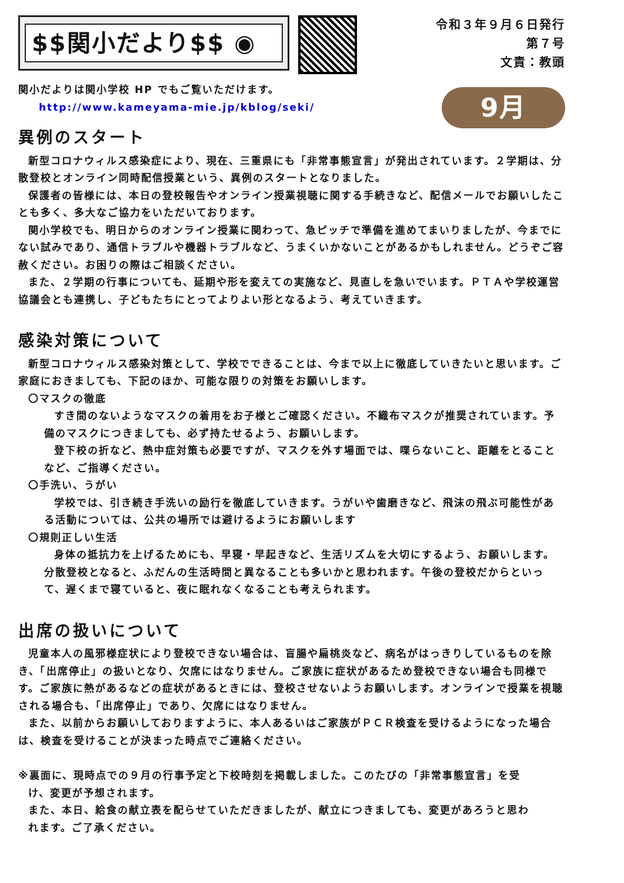$$関小だより$$ ◉
令和３年９月６日発行
第７号
文責：教頭
関小だよりは関小学校 HP でもご覧いただけます。
http://www.kameyama-mie.jp/kblog/seki/
9月
異例のスタート
新型コロナウィルス感染症により、現在、三重県にも「非常事態宣言」が発出されています。２学期は、分散登校とオンライン同時配信授業という、異例のスタートとなりました。
保護者の皆様には、本日の登校報告やオンライン授業視聴に関する手続きなど、配信メールでお願いしたことも多く、多大なご協力をいただいております。
関小学校でも、明日からのオンライン授業に関わって、急ピッチで準備を進めてまいりましたが、今までにない試みであり、通信トラブルや機器トラブルなど、うまくいかないことがあるかもしれません。どうぞご容赦ください。お困りの際はご相談ください。
また、２学期の行事についても、延期や形を変えての実施など、見直しを急いでいます。ＰＴＡや学校運営協議会とも連携し、子どもたちにとってよりよい形となるよう、考えていきます。
感染対策について
新型コロナウィルス感染対策として、学校でできることは、今まで以上に徹底していきたいと思います。ご家庭におきましても、下記のほか、可能な限りの対策をお願いします。
〇マスクの徹底
すき間のないようなマスクの着用をお子様とご確認ください。不織布マスクが推奨されています。予備のマスクにつきましても、必ず持たせるよう、お願いします。
登下校の折など、熱中症対策も必要ですが、マスクを外す場面では、喋らないこと、距離をとることなど、ご指導ください。
〇手洗い、うがい
学校では、引き続き手洗いの励行を徹底していきます。うがいや歯磨きなど、飛沫の飛ぶ可能性がある活動については、公共の場所では避けるようにお願いします
〇規則正しい生活
身体の抵抗力を上げるためにも、早寝・早起きなど、生活リズムを大切にするよう、お願いします。分散登校となると、ふだんの生活時間と異なることも多いかと思われます。午後の登校だからといって、遅くまで寝ていると、夜に眠れなくなることも考えられます。
出席の扱いについて
児童本人の風邪様症状により登校できない場合は、盲腸や扁桃炎など、病名がはっきりしているものを除き、「出席停止」の扱いとなり、欠席にはなりません。ご家族に症状があるため登校できない場合も同様です。ご家族に熱があるなどの症状があるときには、登校させないようお願いします。オンラインで授業を視聴される場合も、「出席停止」であり、欠席にはなりません。
また、以前からお願いしておりますように、本人あるいはご家族がＰＣＲ検査を受けるようになった場合は、検査を受けることが決まった時点でご連絡ください。
※裏面に、現時点での９月の行事予定と下校時刻を掲載しました。このたびの「非常事態宣言」を受け、変更が予想されます。
また、本日、給食の献立表を配らせていただきましたが、献立につきましても、変更があろうと思われます。ご了承ください。